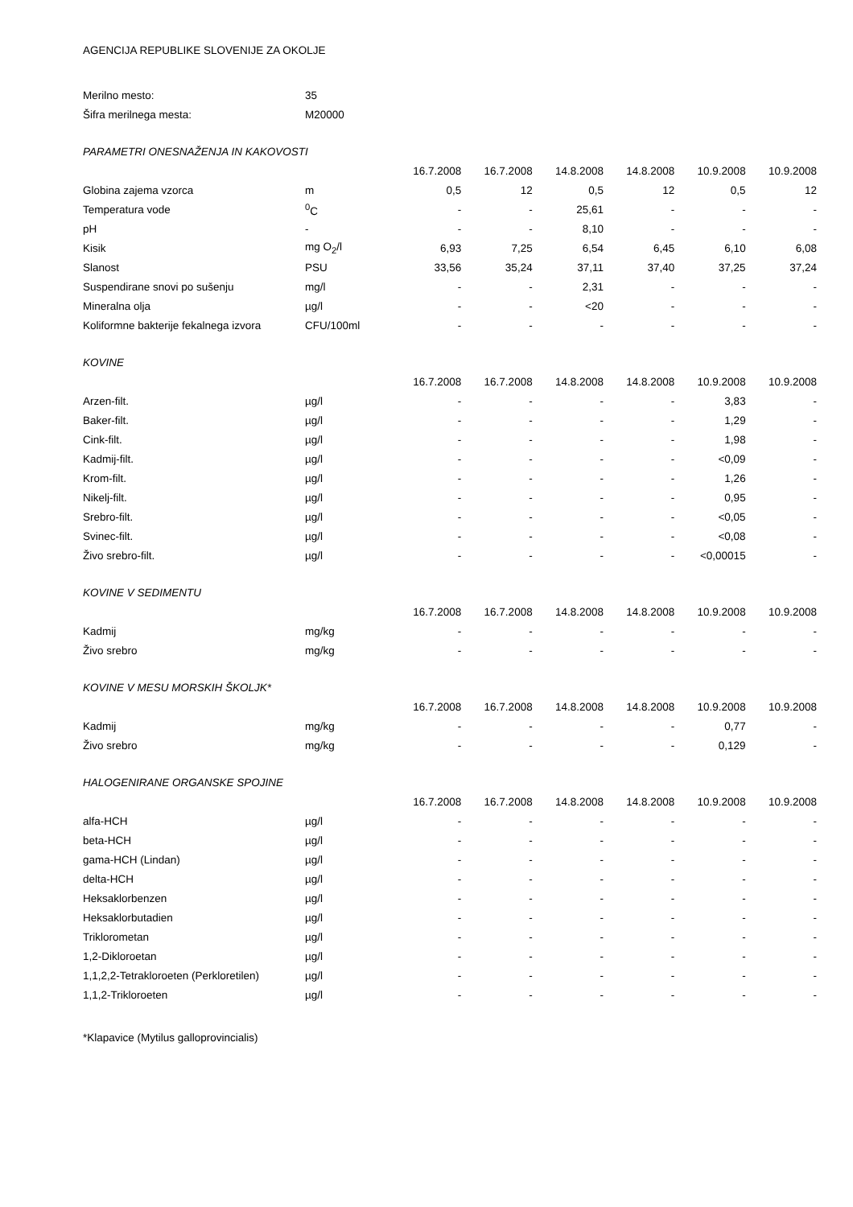AGENCIJA REPUBLIKE SLOVENIJE ZA OKOLJE
| Merilno mesto: | 35 | | | | | | |
| Šifra merilnega mesta: | M20000 | | | | | | |
| PARAMETRI ONESNAŽENJA IN KAKOVOSTI | | | | | | | |
| | | 16.7.2008 | 16.7.2008 | 14.8.2008 | 14.8.2008 | 10.9.2008 | 10.9.2008 |
| Globina zajema vzorca | m | 0,5 | 12 | 0,5 | 12 | 0,5 | 12 |
| Temperatura vode | <sup>0</sup> C | - | - | 25,61 | - | - | - |
| pH | - | - | - | 8,10 | - | - | - |
| Kisik | mg O<sub>2</sub>/l | 6,93 | 7,25 | 6,54 | 6,45 | 6,10 | 6,08 |
| Slanost | PSU | 33,56 | 35,24 | 37,11 | 37,40 | 37,25 | 37,24 |
| Suspendirane snovi po sušenju | mg/l | - | - | 2,31 | - | - | - |
| Mineralna olja | µg/l | - | - | <20 | - | - | - |
| Koliformne bakterije fekalnega izvora | CFU/100ml | - | - | - | - | - | - |
| KOVINE | | | | | | | |
| | | 16.7.2008 | 16.7.2008 | 14.8.2008 | 14.8.2008 | 10.9.2008 | 10.9.2008 |
| Arzen-filt. | µg/l | - | - | - | - | 3,83 | - |
| Baker-filt. | µg/l | - | - | - | - | 1,29 | - |
| Cink-filt. | µg/l | - | - | - | - | 1,98 | - |
| Kadmij-filt. | µg/l | - | - | - | - | <0,09 | - |
| Krom-filt. | µg/l | - | - | - | - | 1,26 | - |
| Nikelj-filt. | µg/l | - | - | - | - | 0,95 | - |
| Srebro-filt. | µg/l | - | - | - | - | <0,05 | - |
| Svinec-filt. | µg/l | - | - | - | - | <0,08 | - |
| Živo srebro-filt. | µg/l | - | - | - | - | <0,00015 | - |
| KOVINE V SEDIMENTU | | | | | | | |
| | | 16.7.2008 | 16.7.2008 | 14.8.2008 | 14.8.2008 | 10.9.2008 | 10.9.2008 |
| Kadmij | mg/kg | - | - | - | - | - | - |
| Živo srebro | mg/kg | - | - | - | - | - | - |
| KOVINE V MESU MORSKIH ŠKOLJK* | | | | | | | |
| | | 16.7.2008 | 16.7.2008 | 14.8.2008 | 14.8.2008 | 10.9.2008 | 10.9.2008 |
| Kadmij | mg/kg | - | - | - | - | 0,77 | - |
| Živo srebro | mg/kg | - | - | - | - | 0,129 | - |
| HALOGENIRANE ORGANSKE SPOJINE | | | | | | | |
| | | 16.7.2008 | 16.7.2008 | 14.8.2008 | 14.8.2008 | 10.9.2008 | 10.9.2008 |
| alfa-HCH | µg/l | - | - | - | - | - | - |
| beta-HCH | µg/l | - | - | - | - | - | - |
| gama-HCH (Lindan) | µg/l | - | - | - | - | - | - |
| delta-HCH | µg/l | - | - | - | - | - | - |
| Heksaklorbenzen | µg/l | - | - | - | - | - | - |
| Heksaklorbutadien | µg/l | - | - | - | - | - | - |
| Triklorometan | µg/l | - | - | - | - | - | - |
| 1,2-Dikloroetan | µg/l | - | - | - | - | - | - |
| 1,1,2,2-Tetrakloroeten (Perkloretilen) | µg/l | - | - | - | - | - | - |
| 1,1,2-Trikloroeten | µg/l | - | - | - | - | - | - |
*Klapavice (Mytilus galloprovincialis)